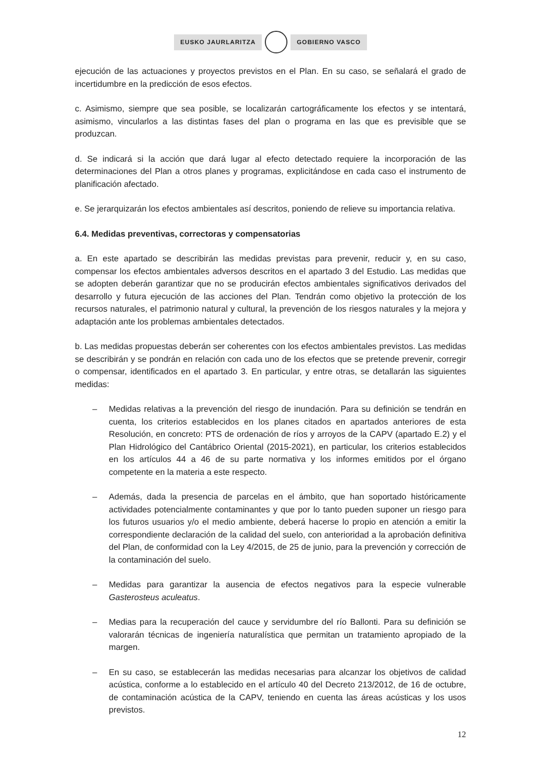EUSKO JAURLARITZA GOBIERNO VASCO
ejecución de las actuaciones y proyectos previstos en el Plan. En su caso, se señalará el grado de incertidumbre en la predicción de esos efectos.
c. Asimismo, siempre que sea posible, se localizarán cartográficamente los efectos y se intentará, asimismo, vincularlos a las distintas fases del plan o programa en las que es previsible que se produzcan.
d. Se indicará si la acción que dará lugar al efecto detectado requiere la incorporación de las determinaciones del Plan a otros planes y programas, explicitándose en cada caso el instrumento de planificación afectado.
e. Se jerarquizarán los efectos ambientales así descritos, poniendo de relieve su importancia relativa.
6.4. Medidas preventivas, correctoras y compensatorias
a. En este apartado se describirán las medidas previstas para prevenir, reducir y, en su caso, compensar los efectos ambientales adversos descritos en el apartado 3 del Estudio. Las medidas que se adopten deberán garantizar que no se producirán efectos ambientales significativos derivados del desarrollo y futura ejecución de las acciones del Plan. Tendrán como objetivo la protección de los recursos naturales, el patrimonio natural y cultural, la prevención de los riesgos naturales y la mejora y adaptación ante los problemas ambientales detectados.
b. Las medidas propuestas deberán ser coherentes con los efectos ambientales previstos. Las medidas se describirán y se pondrán en relación con cada uno de los efectos que se pretende prevenir, corregir o compensar, identificados en el apartado 3. En particular, y entre otras, se detallarán las siguientes medidas:
– Medidas relativas a la prevención del riesgo de inundación. Para su definición se tendrán en cuenta, los criterios establecidos en los planes citados en apartados anteriores de esta Resolución, en concreto: PTS de ordenación de ríos y arroyos de la CAPV (apartado E.2) y el Plan Hidrológico del Cantábrico Oriental (2015-2021), en particular, los criterios establecidos en los artículos 44 a 46 de su parte normativa y los informes emitidos por el órgano competente en la materia a este respecto.
– Además, dada la presencia de parcelas en el ámbito, que han soportado históricamente actividades potencialmente contaminantes y que por lo tanto pueden suponer un riesgo para los futuros usuarios y/o el medio ambiente, deberá hacerse lo propio en atención a emitir la correspondiente declaración de la calidad del suelo, con anterioridad a la aprobación definitiva del Plan, de conformidad con la Ley 4/2015, de 25 de junio, para la prevención y corrección de la contaminación del suelo.
– Medidas para garantizar la ausencia de efectos negativos para la especie vulnerable Gasterosteus aculeatus.
– Medias para la recuperación del cauce y servidumbre del río Ballonti. Para su definición se valorarán técnicas de ingeniería naturalística que permitan un tratamiento apropiado de la margen.
– En su caso, se establecerán las medidas necesarias para alcanzar los objetivos de calidad acústica, conforme a lo establecido en el artículo 40 del Decreto 213/2012, de 16 de octubre, de contaminación acústica de la CAPV, teniendo en cuenta las áreas acústicas y los usos previstos.
12